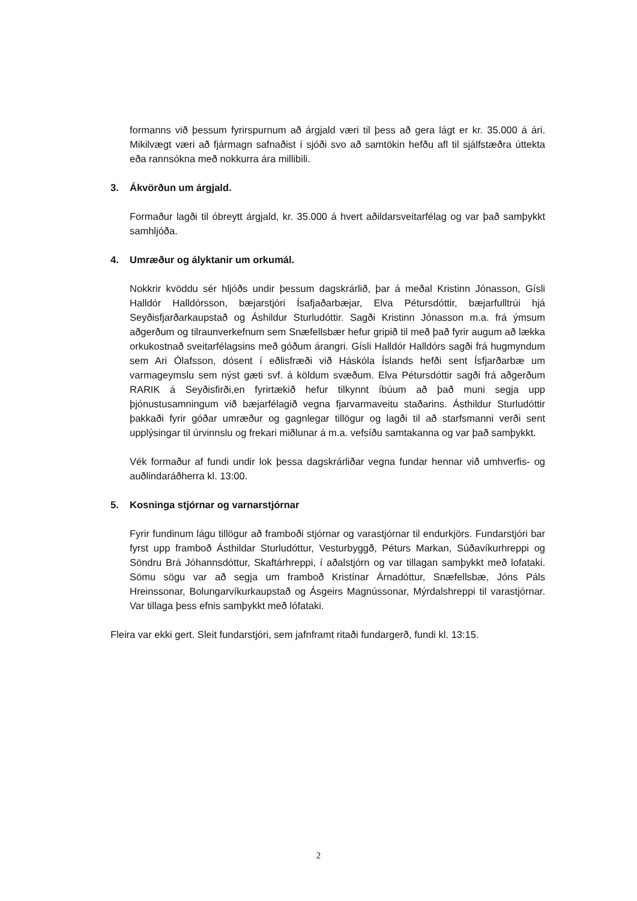formanns við þessum fyrirspurnum að árgjald væri til þess að gera lágt er kr. 35.000 á ári. Mikilvægt væri að fjármagn safnaðist í sjóði svo að samtökin hefðu afl til sjálfstæðra úttekta eða rannsókna með nokkurra ára millibili.
3. Ákvörðun um árgjald.
Formaður lagði til óbreytt árgjald, kr. 35.000 á hvert aðildarsveitarfélag og var það samþykkt samhljóða.
4. Umræður og ályktanir um orkumál.
Nokkrir kvöddu sér hljóðs undir þessum dagskrárlið, þar á meðal Kristinn Jónasson, Gísli Halldór Halldórsson, bæjarstjóri Ísafjaðarbæjar, Elva Pétursdóttir, bæjarfulltrúi hjá Seyðisfjarðarkaupstað og Áshildur Sturludóttir. Sagði Kristinn Jónasson m.a. frá ýmsum aðgerðum og tilraunverkefnum sem Snæfellsbær hefur gripið til með það fyrir augum að lækka orkukostnað sveitarfélagsins með góðum árangri. Gísli Halldór Halldórs sagði frá hugmyndum sem Ari Ólafsson, dósent í eðlisfræði við Háskóla Íslands hefði sent Ísfjarðarbæ um varmageymslu sem nýst gæti svf. á köldum svæðum. Elva Pétursdóttir sagði frá aðgerðum RARIK á Seyðisfirði,en fyrirtækið hefur tilkynnt íbúum að það muni segja upp þjónustusamningum við bæjarfélagið vegna fjarvarmaveitu staðarins. Ásthildur Sturludóttir þakkaði fyrir góðar umræður og gagnlegar tillögur og lagði til að starfsmanni verði sent upplýsingar til úrvinnslu og frekari miðlunar á m.a. vefsíðu samtakanna og var það samþykkt.
Vék formaður af fundi undir lok þessa dagskrárliðar vegna fundar hennar við umhverfis- og auðlindaráðherra kl. 13:00.
5. Kosninga stjórnar og varnarstjórnar
Fyrir fundinum lágu tillögur að framboði stjórnar og varastjórnar til endurkjörs. Fundarstjóri bar fyrst upp framboð Ásthildar Sturludóttur, Vesturbyggð, Péturs Markan, Súðavíkurhreppi og Söndru Brá Jóhannsdóttur, Skaftárhreppi, í aðalstjórn og var tillagan samþykkt með lofataki. Sömu sögu var að segja um framboð Kristínar Árnadóttur, Snæfellsbæ, Jóns Páls Hreinssonar, Bolungarvíkurkaupstað og Ásgeirs Magnússonar, Mýrdalshreppi til varastjórnar. Var tillaga þess efnis samþykkt með lófataki.
Fleira var ekki gert. Sleit fundarstjóri, sem jafnframt ritaði fundargerð, fundi kl. 13:15.
2